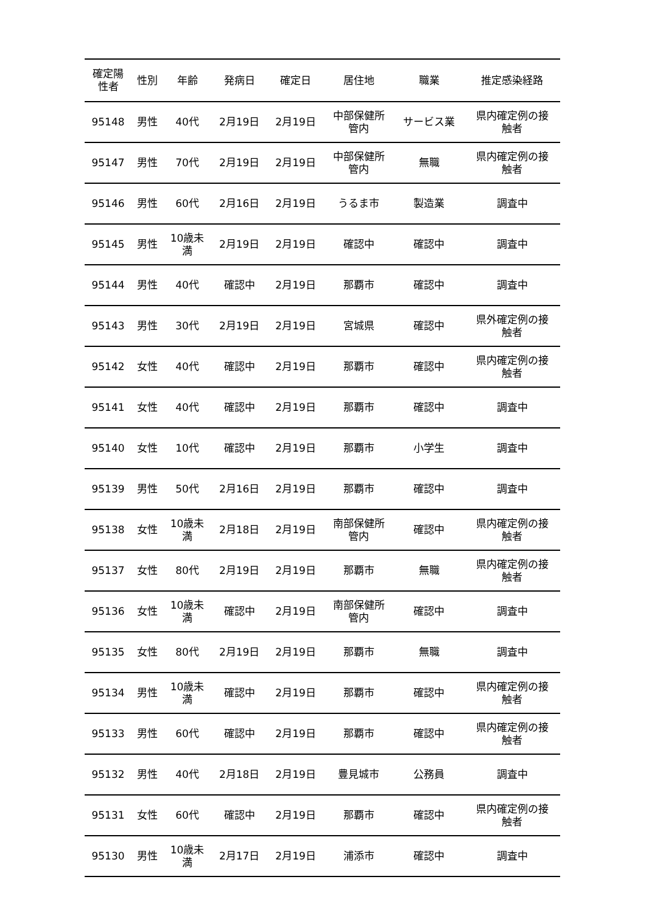| 確定陽 性者 | 性別 | 年齢 | 発病日 | 確定日 | 居住地 | 職業 | 推定感染経路 |
| --- | --- | --- | --- | --- | --- | --- | --- |
| 95148 | 男性 | 40代 | 2月19日 | 2月19日 | 中部保健所 管内 | サービス業 | 県内確定例の接 触者 |
| 95147 | 男性 | 70代 | 2月19日 | 2月19日 | 中部保健所 管内 | 無職 | 県内確定例の接 触者 |
| 95146 | 男性 | 60代 | 2月16日 | 2月19日 | うるま市 | 製造業 | 調査中 |
| 95145 | 男性 | 10歳未 満 | 2月19日 | 2月19日 | 確認中 | 確認中 | 調査中 |
| 95144 | 男性 | 40代 | 確認中 | 2月19日 | 那覇市 | 確認中 | 調査中 |
| 95143 | 男性 | 30代 | 2月19日 | 2月19日 | 宮城県 | 確認中 | 県外確定例の接 触者 |
| 95142 | 女性 | 40代 | 確認中 | 2月19日 | 那覇市 | 確認中 | 県内確定例の接 触者 |
| 95141 | 女性 | 40代 | 確認中 | 2月19日 | 那覇市 | 確認中 | 調査中 |
| 95140 | 女性 | 10代 | 確認中 | 2月19日 | 那覇市 | 小学生 | 調査中 |
| 95139 | 男性 | 50代 | 2月16日 | 2月19日 | 那覇市 | 確認中 | 調査中 |
| 95138 | 女性 | 10歳未 満 | 2月18日 | 2月19日 | 南部保健所 管内 | 確認中 | 県内確定例の接 触者 |
| 95137 | 女性 | 80代 | 2月19日 | 2月19日 | 那覇市 | 無職 | 県内確定例の接 触者 |
| 95136 | 女性 | 10歳未 満 | 確認中 | 2月19日 | 南部保健所 管内 | 確認中 | 調査中 |
| 95135 | 女性 | 80代 | 2月19日 | 2月19日 | 那覇市 | 無職 | 調査中 |
| 95134 | 男性 | 10歳未 満 | 確認中 | 2月19日 | 那覇市 | 確認中 | 県内確定例の接 触者 |
| 95133 | 男性 | 60代 | 確認中 | 2月19日 | 那覇市 | 確認中 | 県内確定例の接 触者 |
| 95132 | 男性 | 40代 | 2月18日 | 2月19日 | 豊見城市 | 公務員 | 調査中 |
| 95131 | 女性 | 60代 | 確認中 | 2月19日 | 那覇市 | 確認中 | 県内確定例の接 触者 |
| 95130 | 男性 | 10歳未 満 | 2月17日 | 2月19日 | 浦添市 | 確認中 | 調査中 |